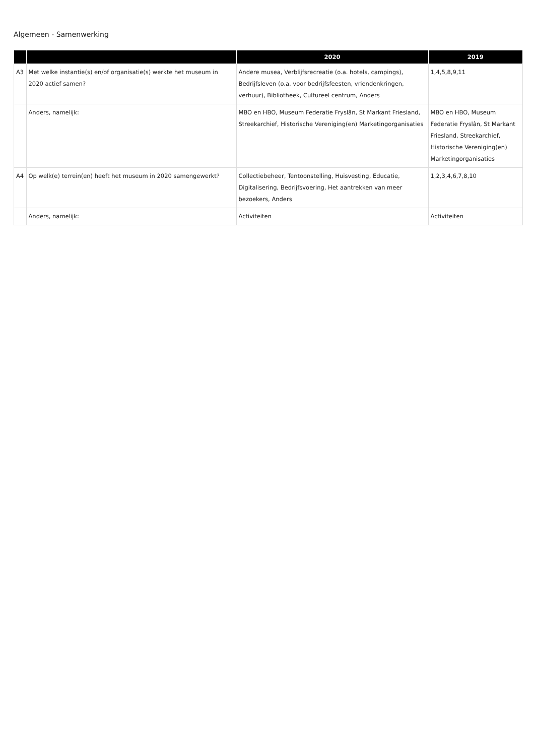Algemeen - Samenwerking
| | | 2020 | 2019 |
| --- | --- | --- | --- |
| A3 | Met welke instantie(s) en/of organisatie(s) werkte het museum in 2020 actief samen? | Andere musea, Verblijfsrecreatie (o.a. hotels, campings), Bedrijfsleven (o.a. voor bedrijfsfeesten, vriendenkringen, verhuur), Bibliotheek, Cultureel centrum, Anders | 1,4,5,8,9,11 |
| | Anders, namelijk: | MBO en HBO, Museum Federatie Fryslân, St Markant Friesland, Streekarchief, Historische Vereniging(en) Marketingorganisaties | MBO en HBO, Museum Federatie Fryslân, St Markant Friesland, Streekarchief, Historische Vereniging(en) Marketingorganisaties |
| A4 | Op welk(e) terrein(en) heeft het museum in 2020 samengewerkt? | Collectiebeheer, Tentoonstelling, Huisvesting, Educatie, Digitalisering, Bedrijfsvoering, Het aantrekken van meer bezoekers, Anders | 1,2,3,4,6,7,8,10 |
| | Anders, namelijk: | Activiteiten | Activiteiten |